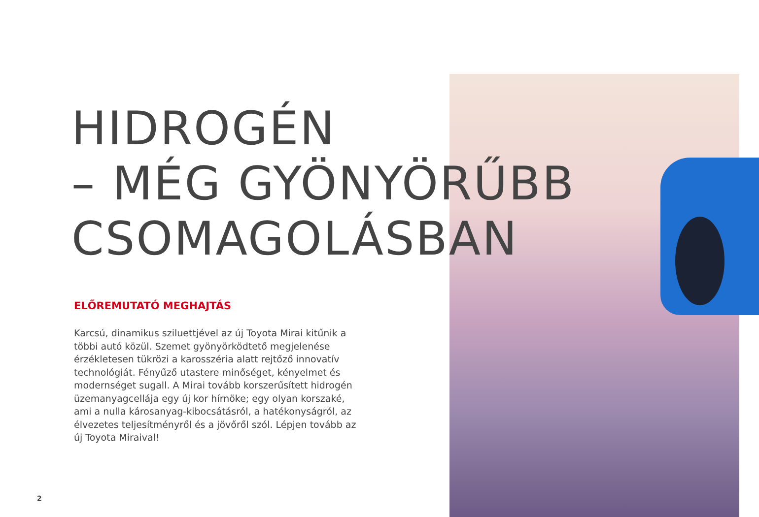HIDROGÉN
– MÉG GYÖNYÖRŰBB
CSOMAGOLÁSBAN
ELŐREMUTATÓ MEGHAJTÁS
Karcsú, dinamikus sziluettjével az új Toyota Mirai kitűnik a többi autó közül. Szemet gyönyörködtető megjelenése érzékletesen tükrözi a karosszéria alatt rejtőző innovatív technológiát. Fényűző utastere minőséget, kényelmet és modernséget sugall. A Mirai tovább korszerűsített hidrogén üzemanyagcellája egy új kor hírnöke; egy olyan korszaké, ami a nulla károsanyag-kibocsátásról, a hatékonyságról, az élvezetes teljesítményről és a jövőről szól. Lépjen tovább az új Toyota Miraival!
2